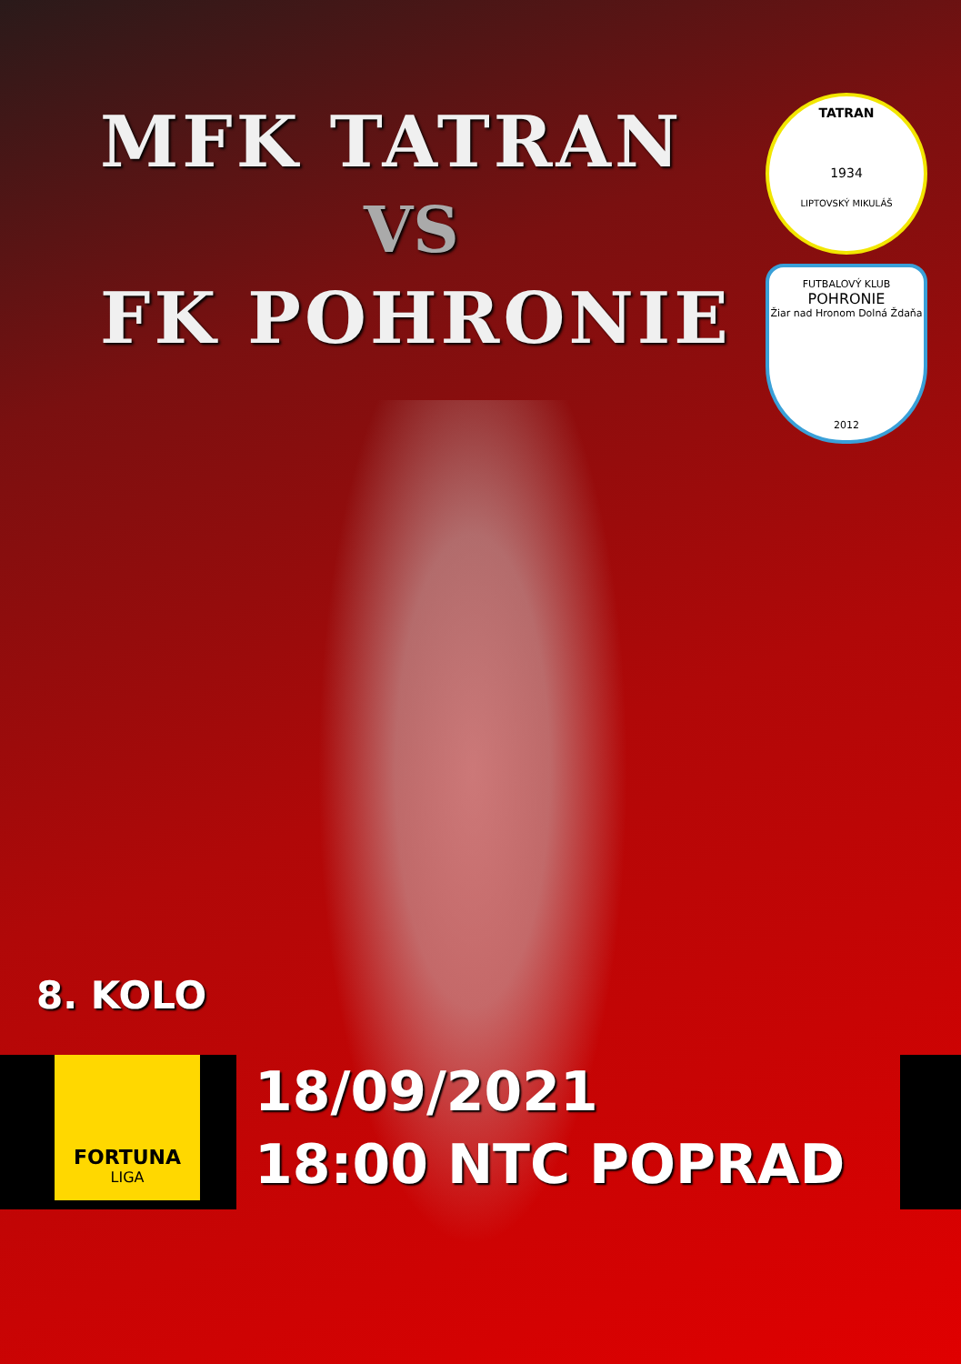MFK TATRAN
VS
FK POHRONIE
TATRAN
1934
LIPTOVSKÝ MIKULÁŠ
FUTBALOVÝ KLUB
POHRONIE
Žiar nad Hronom Dolná Ždaňa
2012
8. KOLO
FORTUNA
LIGA
18/09/2021
18:00 NTC POPRAD